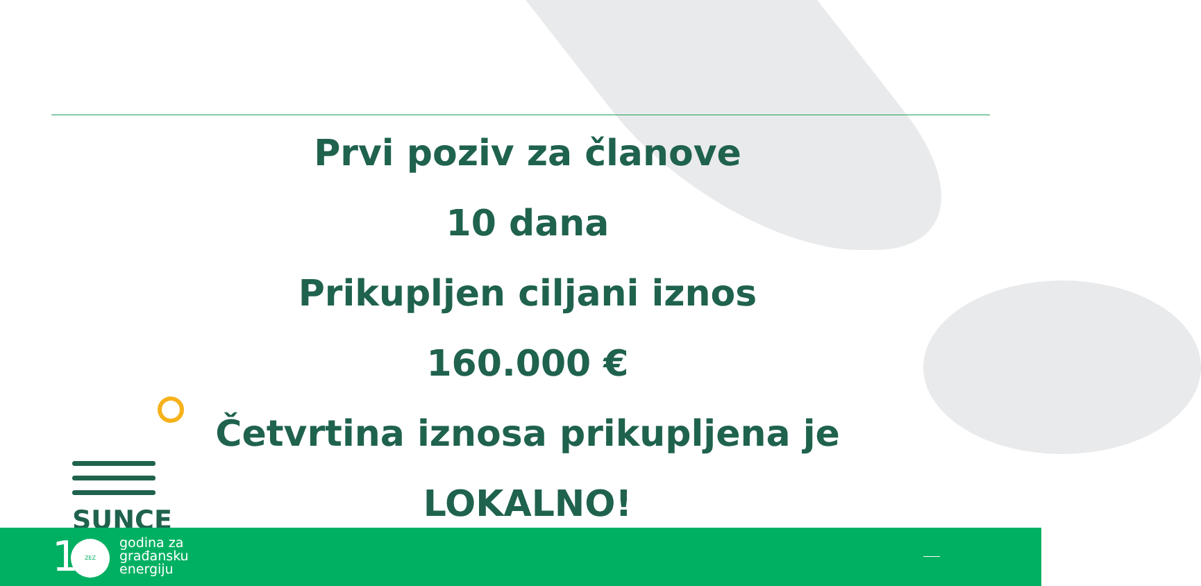Prvi poziv za članove
10 dana
Prikupljen ciljani iznos
160.000 €
Četvrtina iznosa prikupljena je
LOKALNO!
SUNCE
1 ZEZ
godina za
građansku
energiju